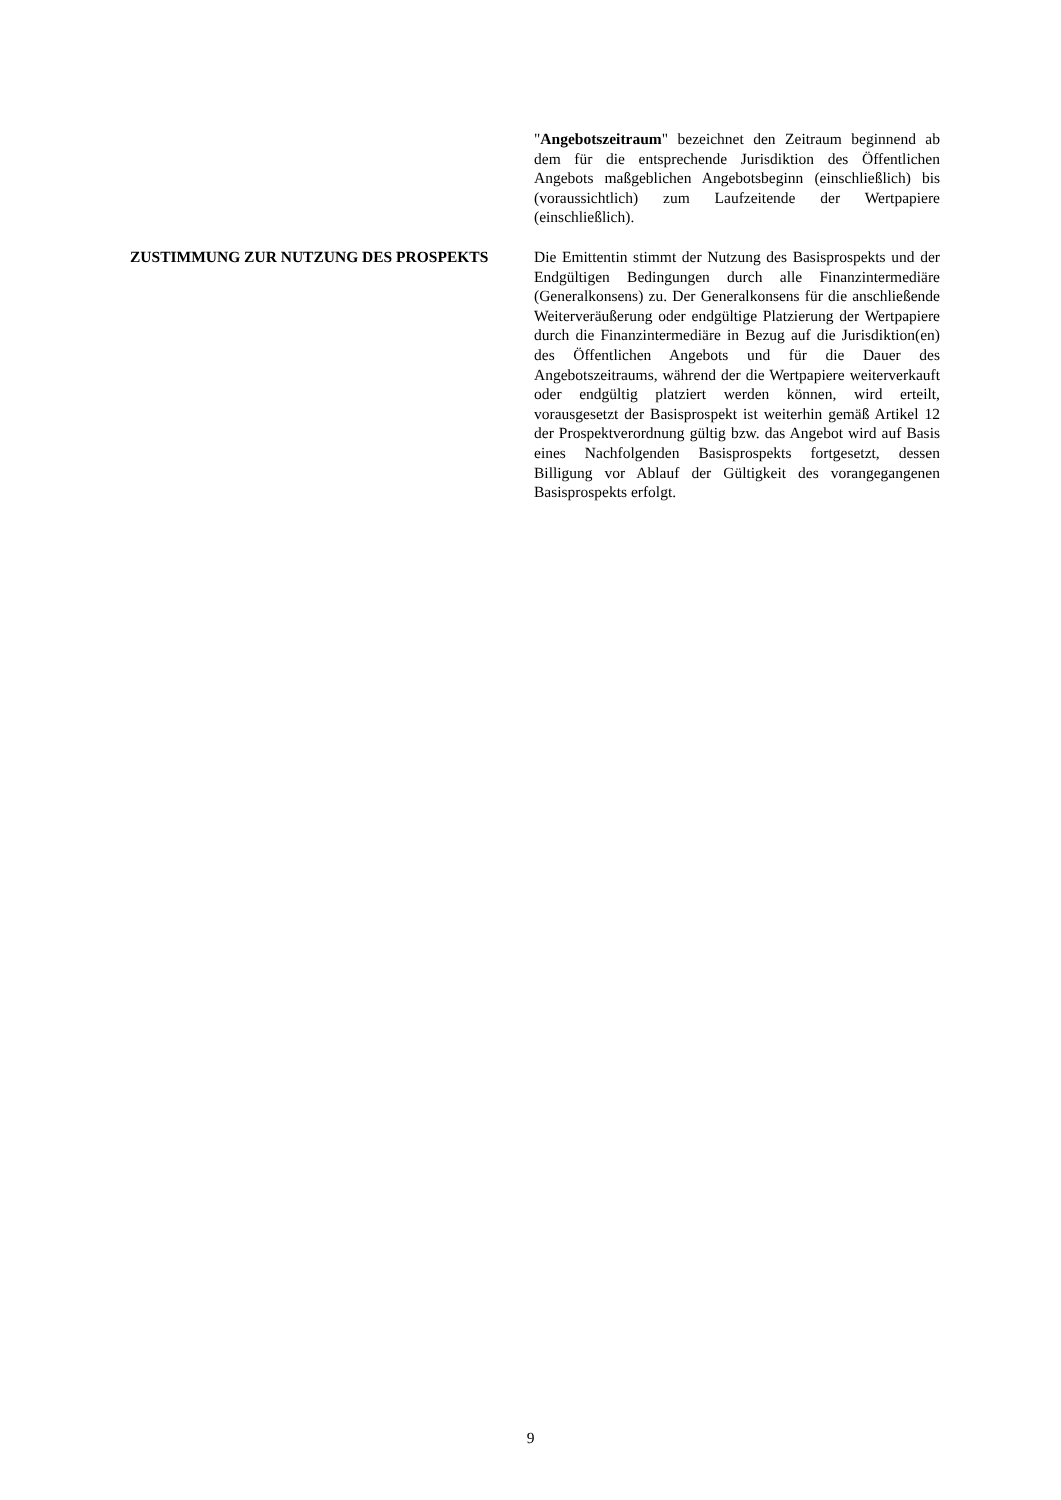"Angebotszeitraum" bezeichnet den Zeitraum beginnend ab dem für die entsprechende Jurisdiktion des Öffentlichen Angebots maßgeblichen Angebotsbeginn (einschließlich) bis (voraussichtlich) zum Laufzeitende der Wertpapiere (einschließlich).
ZUSTIMMUNG ZUR NUTZUNG DES PROSPEKTS Die Emittentin stimmt der Nutzung des Basisprospekts und der Endgültigen Bedingungen durch alle Finanzintermediäre (Generalkonsens) zu. Der Generalkonsens für die anschließende Weiterveräußerung oder endgültige Platzierung der Wertpapiere durch die Finanzintermediäre in Bezug auf die Jurisdiktion(en) des Öffentlichen Angebots und für die Dauer des Angebotszeitraums, während der die Wertpapiere weiterverkauft oder endgültig platziert werden können, wird erteilt, vorausgesetzt der Basisprospekt ist weiterhin gemäß Artikel 12 der Prospektverordnung gültig bzw. das Angebot wird auf Basis eines Nachfolgenden Basisprospekts fortgesetzt, dessen Billigung vor Ablauf der Gültigkeit des vorangegangenen Basisprospekts erfolgt.
9